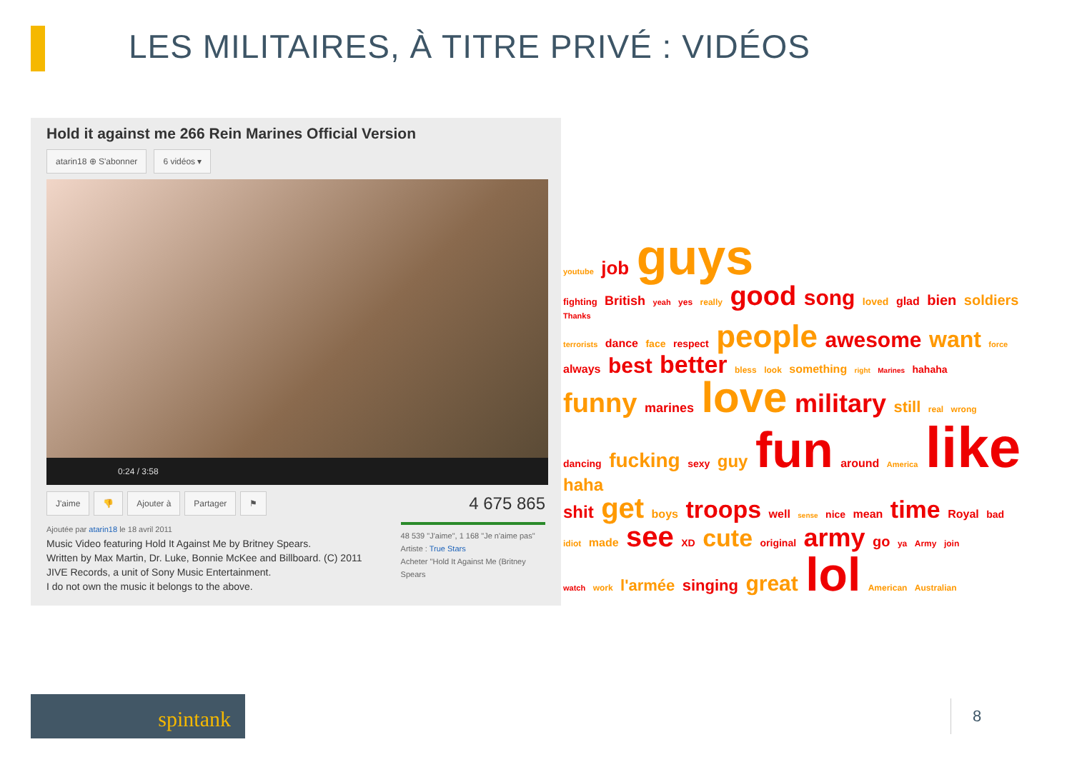LES MILITAIRES, À TITRE PRIVÉ : VIDÉOS
Hold it against me 266 Rein Marines Official Version
atarin18 ⊕ S'abonner 6 vidéos ▾
0:24 / 3:58
J'aime 👎 Ajouter à Partager ⚑
4 675 865
Ajoutée par atarin18 le 18 avril 2011
Music Video featuring Hold It Against Me by Britney Spears.
Written by Max Martin, Dr. Luke, Bonnie McKee and Billboard. (C) 2011 JIVE Records, a unit of Sony Music Entertainment.
I do not own the music it belongs to the above.
48 539 "J'aime", 1 168 "Je n'aime pas"
Artiste : True Stars
Acheter "Hold It Against Me (Britney Spears
youtube job guys
fighting British yeah yes really good song loved glad bien soldiers Thanks
terrorists dance face respect people awesome want force
always best better bless look something right Marines hahaha
funny marines love military still real wrong
dancing fucking sexy guy fun around America like haha
shit get boys troops well sense nice mean time Royal bad
idiot made see XD cute original army go ya Army join
watch work l'armée singing great lol American Australian
spintank 8